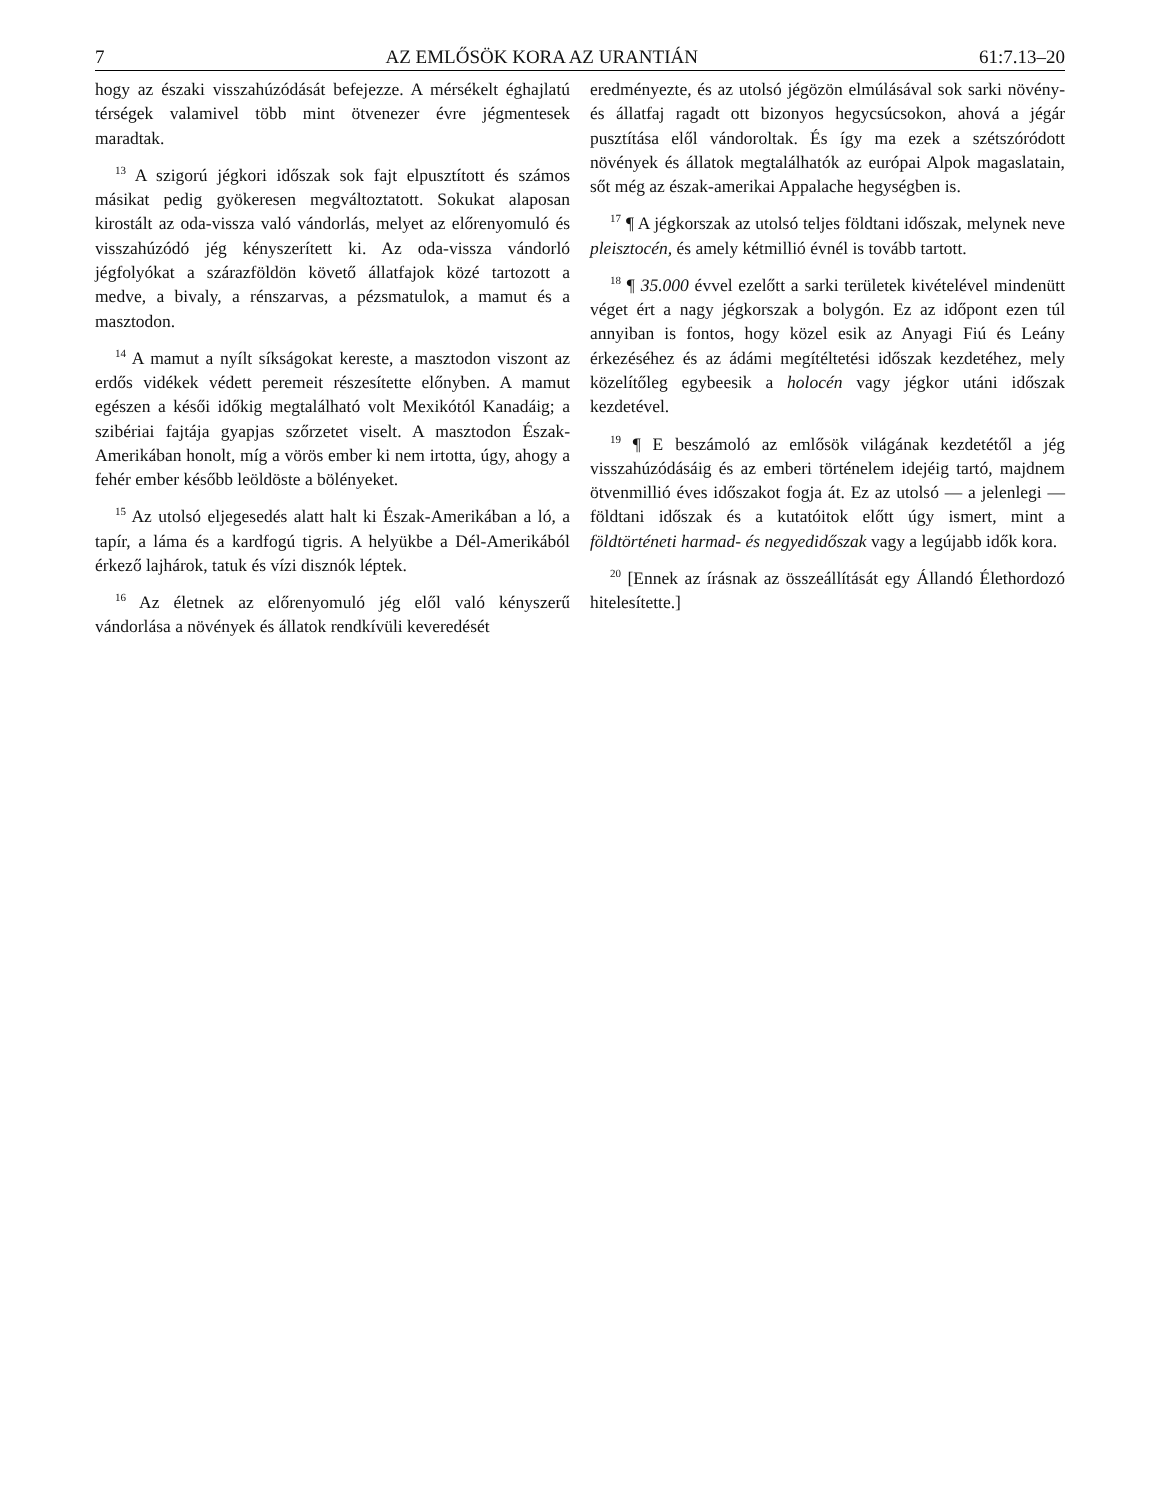7 AZ EMLŐSÖK KORA AZ URANTIÁN 61:7.13–20
hogy az északi visszahúzódását befejezze. A mérsékelt éghajlatú térségek valamivel több mint ötvenezer évre jégmentesek maradtak.
<sup>13</sup> A szigorú jégkori időszak sok fajt elpusztított és számos másikat pedig gyökeresen megváltoztatott. Sokukat alaposan kirostált az oda-vissza való vándorlás, melyet az előrenyomuló és visszahúzódó jég kényszerített ki. Az oda-vissza vándorló jégfolyókat a szárazföldön követő állatfajok közé tartozott a medve, a bivaly, a rénszarvas, a pézsmatulok, a mamut és a masztodon.
<sup>14</sup> A mamut a nyílt síkságokat kereste, a masztodon viszont az erdős vidékek védett peremeit részesítette előnyben. A mamut egészen a késői időkig megtalálható volt Mexikótól Kanadáig; a szibériai fajtája gyapjas szőrzetet viselt. A masztodon Észak-Amerikában honolt, míg a vörös ember ki nem irtotta, úgy, ahogy a fehér ember később leöldöste a bölényeket.
<sup>15</sup> Az utolsó eljegesedés alatt halt ki Észak-Amerikában a ló, a tapír, a láma és a kardfogú tigris. A helyükbe a Dél-Amerikából érkező lajhárok, tatuk és vízi disznók léptek.
<sup>16</sup> Az életnek az előrenyomuló jég elől való kényszerű vándorlása a növények és állatok rendkívüli keveredését
eredményezte, és az utolsó jégözön elmúlásával sok sarki növény- és állatfaj ragadt ott bizonyos hegycsúcsokon, ahová a jégár pusztítása elől vándoroltak. És így ma ezek a szétszóródott növények és állatok megtalálhatók az európai Alpok magaslatain, sőt még az észak-amerikai Appalache hegységben is.
<sup>17</sup> ¶ A jégkorszak az utolsó teljes földtani időszak, melynek neve pleisztocén, és amely kétmillió évnél is tovább tartott.
<sup>18</sup> ¶ 35.000 évvel ezelőtt a sarki területek kivételével mindenütt véget ért a nagy jégkorszak a bolygón. Ez az időpont ezen túl annyiban is fontos, hogy közel esik az Anyagi Fiú és Leány érkezéséhez és az ádámi megítéltetési időszak kezdetéhez, mely közelítőleg egybeesik a holocén vagy jégkor utáni időszak kezdetével.
<sup>19</sup> ¶ E beszámoló az emlősök világának kezdetétől a jég visszahúzódásáig és az emberi történelem idejéig tartó, majdnem ötvenmillió éves időszakot fogja át. Ez az utolsó — a jelenlegi — földtani időszak és a kutatóitok előtt úgy ismert, mint a földtörténeti harmad- és negyedidőszak vagy a legújabb idők kora.
<sup>20</sup> [Ennek az írásnak az összeállítását egy Állandó Élethordozó hitelesítette.]